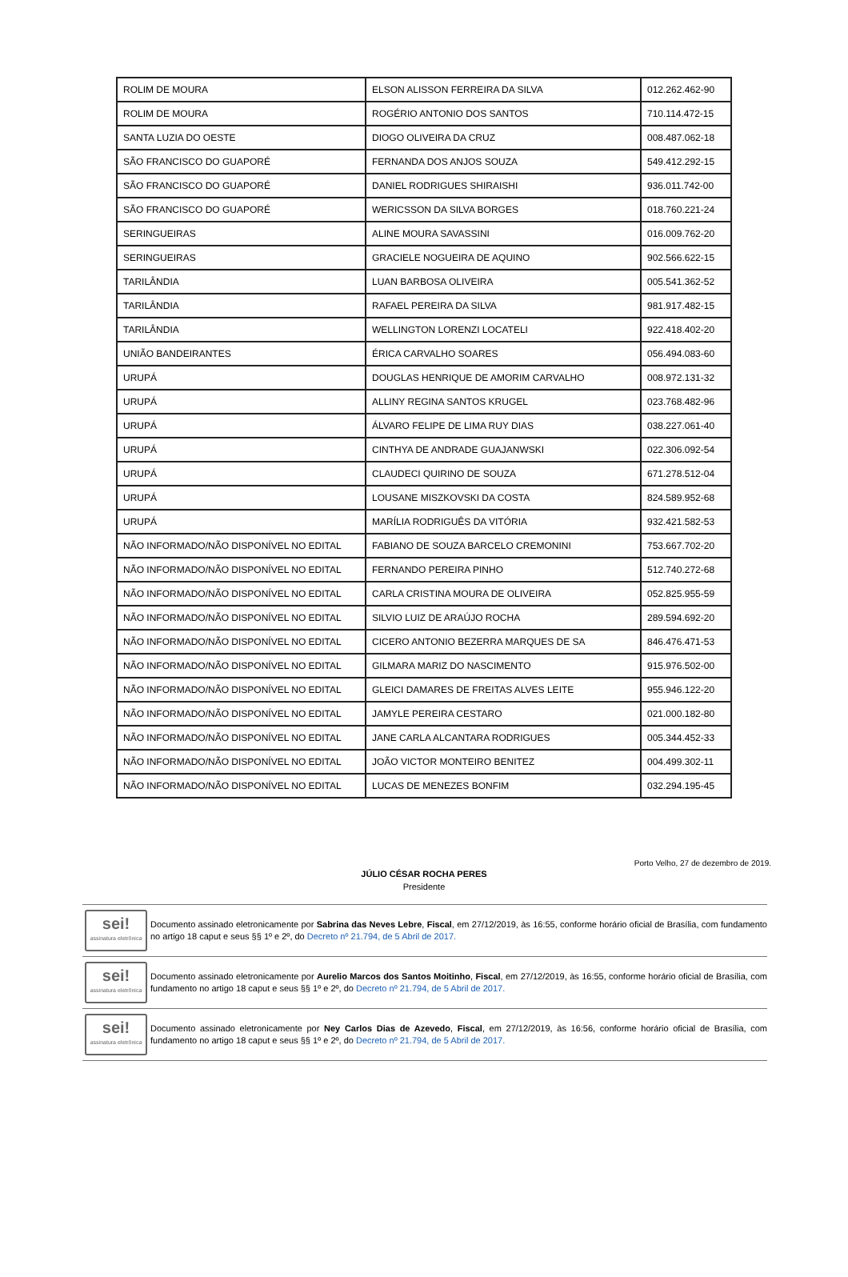| ROLIM DE MOURA | ELSON ALISSON FERREIRA DA SILVA | 012.262.462-90 |
| ROLIM DE MOURA | ROGÉRIO ANTONIO DOS SANTOS | 710.114.472-15 |
| SANTA LUZIA DO OESTE | DIOGO OLIVEIRA DA CRUZ | 008.487.062-18 |
| SÃO FRANCISCO DO GUAPORÉ | FERNANDA DOS ANJOS SOUZA | 549.412.292-15 |
| SÃO FRANCISCO DO GUAPORÉ | DANIEL RODRIGUES SHIRAISHI | 936.011.742-00 |
| SÃO FRANCISCO DO GUAPORÉ | WERICSSON DA SILVA BORGES | 018.760.221-24 |
| SERINGUEIRAS | ALINE MOURA SAVASSINI | 016.009.762-20 |
| SERINGUEIRAS | GRACIELE NOGUEIRA DE AQUINO | 902.566.622-15 |
| TARILÂNDIA | LUAN BARBOSA OLIVEIRA | 005.541.362-52 |
| TARILÂNDIA | RAFAEL PEREIRA DA SILVA | 981.917.482-15 |
| TARILÂNDIA | WELLINGTON LORENZI LOCATELI | 922.418.402-20 |
| UNIÃO BANDEIRANTES | ÉRICA CARVALHO SOARES | 056.494.083-60 |
| URUPÁ | DOUGLAS HENRIQUE DE AMORIM CARVALHO | 008.972.131-32 |
| URUPÁ | ALLINY REGINA SANTOS KRUGEL | 023.768.482-96 |
| URUPÁ | ÁLVARO FELIPE DE LIMA RUY DIAS | 038.227.061-40 |
| URUPÁ | CINTHYA DE ANDRADE GUAJANWSKI | 022.306.092-54 |
| URUPÁ | CLAUDECI QUIRINO DE SOUZA | 671.278.512-04 |
| URUPÁ | LOUSANE MISZKOVSKI DA COSTA | 824.589.952-68 |
| URUPÁ | MARÍLIA RODRIGUÊS DA VITÓRIA | 932.421.582-53 |
| NÃO INFORMADO/NÃO DISPONÍVEL NO EDITAL | FABIANO DE SOUZA BARCELO CREMONINI | 753.667.702-20 |
| NÃO INFORMADO/NÃO DISPONÍVEL NO EDITAL | FERNANDO PEREIRA PINHO | 512.740.272-68 |
| NÃO INFORMADO/NÃO DISPONÍVEL NO EDITAL | CARLA CRISTINA MOURA DE OLIVEIRA | 052.825.955-59 |
| NÃO INFORMADO/NÃO DISPONÍVEL NO EDITAL | SILVIO LUIZ DE ARAÚJO ROCHA | 289.594.692-20 |
| NÃO INFORMADO/NÃO DISPONÍVEL NO EDITAL | CICERO ANTONIO BEZERRA MARQUES DE SA | 846.476.471-53 |
| NÃO INFORMADO/NÃO DISPONÍVEL NO EDITAL | GILMARA MARIZ DO NASCIMENTO | 915.976.502-00 |
| NÃO INFORMADO/NÃO DISPONÍVEL NO EDITAL | GLEICI DAMARES DE FREITAS ALVES LEITE | 955.946.122-20 |
| NÃO INFORMADO/NÃO DISPONÍVEL NO EDITAL | JAMYLE PEREIRA CESTARO | 021.000.182-80 |
| NÃO INFORMADO/NÃO DISPONÍVEL NO EDITAL | JANE CARLA ALCANTARA RODRIGUES | 005.344.452-33 |
| NÃO INFORMADO/NÃO DISPONÍVEL NO EDITAL | JOÃO VICTOR MONTEIRO BENITEZ | 004.499.302-11 |
| NÃO INFORMADO/NÃO DISPONÍVEL NO EDITAL | LUCAS DE MENEZES BONFIM | 032.294.195-45 |
Porto Velho, 27 de dezembro de 2019.
JÚLIO CÉSAR ROCHA PERES
Presidente
sei!
assinatura eletrônica
Documento assinado eletronicamente por Sabrina das Neves Lebre, Fiscal, em 27/12/2019, às 16:55, conforme horário oficial de Brasília, com fundamento no artigo 18 caput e seus §§ 1º e 2º, do Decreto nº 21.794, de 5 Abril de 2017.
sei!
assinatura eletrônica
Documento assinado eletronicamente por Aurelio Marcos dos Santos Moitinho, Fiscal, em 27/12/2019, às 16:55, conforme horário oficial de Brasília, com fundamento no artigo 18 caput e seus §§ 1º e 2º, do Decreto nº 21.794, de 5 Abril de 2017.
sei!
assinatura eletrônica
Documento assinado eletronicamente por Ney Carlos Dias de Azevedo, Fiscal, em 27/12/2019, às 16:56, conforme horário oficial de Brasília, com fundamento no artigo 18 caput e seus §§ 1º e 2º, do Decreto nº 21.794, de 5 Abril de 2017.